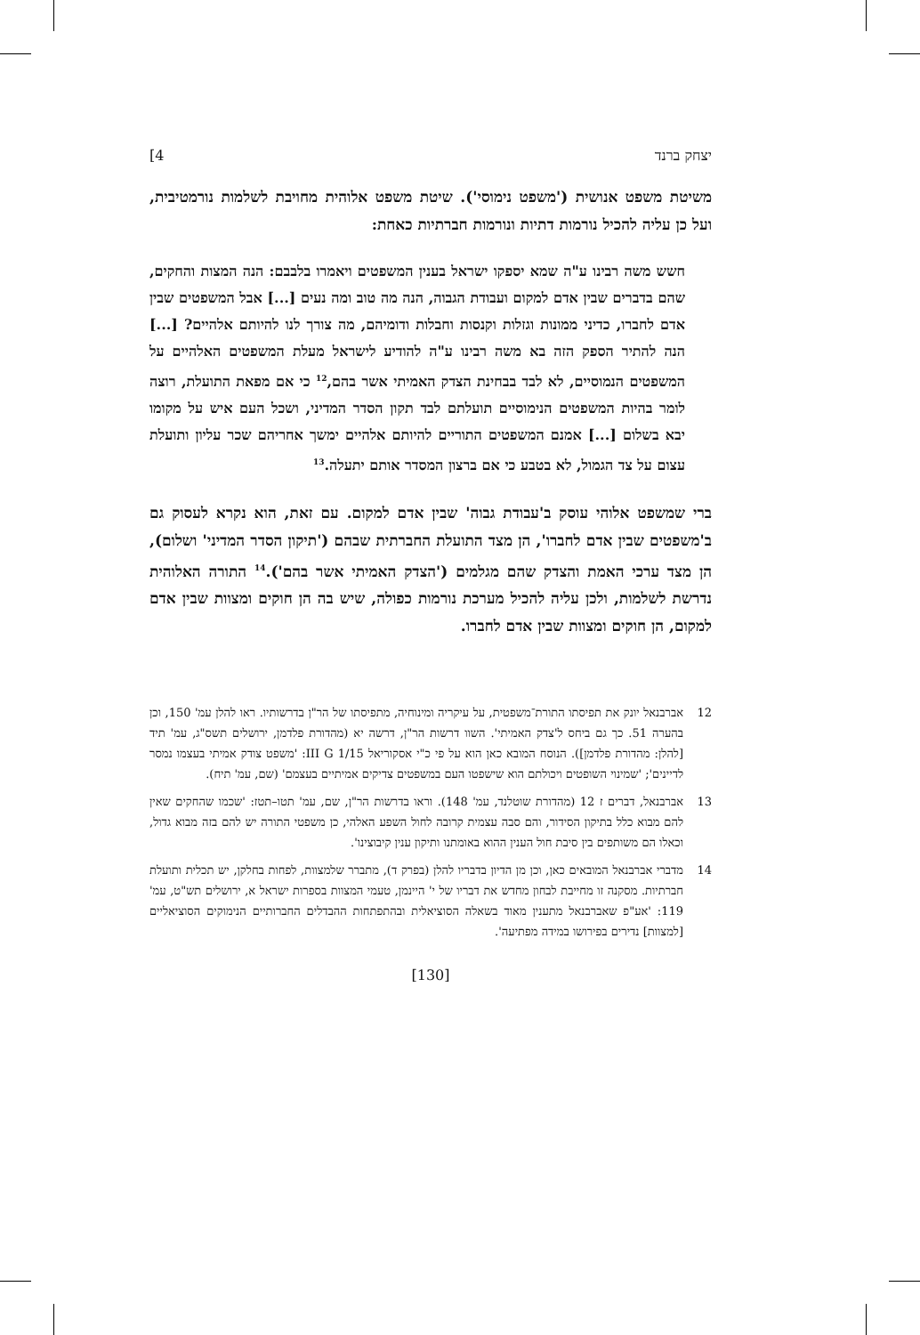יצחק ברנד 4]
משיטת משפט אנושית ('משפט נימוסי'). שיטת משפט אלוהית מחויבת לשלמות נורמטיבית, ועל כן עליה להכיל נורמות דתיות ונורמות חברתיות כאחת:
חשש משה רבינו ע"ה שמא יספקו ישראל בענין המשפטים ויאמרו בלבבם: הנה המצות והחקים, שהם בדברים שבין אדם למקום ועבודת הגבוה, הנה מה טוב ומה נעים [...] אבל המשפטים שבין אדם לחברו, כדיני ממונות וגזלות וקנסות וחבלות ודומיהם, מה צורך לנו להיותם אלהיים? [...] הנה להתיר הספק הזה בא משה רבינו ע"ה להודיע לישראל מעלת המשפטים האלהיים על המשפטים הנמוסיים, לא לבד בבחינת הצדק האמיתי אשר בהם,<sup>12</sup> כי אם מפאת התועלת, רוצה לומר בהיות המשפטים הנימוסיים תועלתם לבד תקון הסדר המדיני, ושכל העם איש על מקומו יבא בשלום [...] אמנם המשפטים התוריים להיותם אלהיים ימשך אחריהם שכר עליון ותועלת עצום על צד הגמול, לא בטבע כי אם ברצון המסדר אותם יתעלה.<sup>13</sup>
ברי שמשפט אלוהי עוסק ב'עבודת גבוה' שבין אדם למקום. עם זאת, הוא נקרא לעסוק גם ב'משפטים שבין אדם לחברו', הן מצד התועלת החברתית שבהם ('תיקון הסדר המדיני' ושלום), הן מצד ערכי האמת והצדק שהם מגלמים ('הצדק האמיתי אשר בהם').<sup>14</sup> התורה האלוהית נדרשת לשלמות, ולכן עליה להכיל מערכת נורמות כפולה, שיש בה הן חוקים ומצוות שבין אדם למקום, הן חוקים ומצוות שבין אדם לחברו.
12 אברבנאל יונק את תפיסתו התורת־משפטית, על עיקריה ומינוחיה, מתפיסתו של הר"ן בדרשותיו. ראו להלן עמ' 150, וכן בהערה 51. כך גם ביחס ל'צדק האמיתי'. השוו דרשות הר"ן, דרשה יא (מהדורת פלדמן, ירושלים תשס"ג, עמ' תיד [להלן: מהדורת פלדמן]). הנוסח המובא כאן הוא על פי כ"י אסקוריאל III G 1/15: 'משפט צודק אמיתי בעצמו נמסר לדיינים'; 'שמינוי השופטים ויכולתם הוא שישפטו העם במשפטים צדיקים אמיתיים בעצמם' (שם, עמ' תיח).
13 אברבנאל, דברים ז 12 (מהדורת שוטלנד, עמ' 148). וראו בדרשות הר"ן, שם, עמ' תטו–תטז: 'שכמו שהחקים שאין להם מבוא כלל בתיקון הסידור, והם סבה עצמית קרובה לחול השפע האלהי, כן משפטי התורה יש להם בזה מבוא גדול, וכאלו הם משותפים בין סיבת חול הענין ההוא באומתנו ותיקון ענין קיבוצינו'.
14 מדברי אברבנאל המובאים כאן, וכן מן הדיון בדבריו להלן (בפרק ד), מתברר שלמצוות, לפחות בחלקן, יש תכלית ותועלת חברתיות. מסקנה זו מחייבת לבחון מחדש את דבריו של י' היינמן, טעמי המצוות בספרות ישראל א, ירושלים תש"ט, עמ' 119: 'אע"פ שאברבנאל מתענין מאוד בשאלה הסוציאלית ובהתפתחות ההבדלים החברותיים הנימוקים הסוציאליים [למצוות] נדירים בפירושו במידה מפתיעה'.
[130]